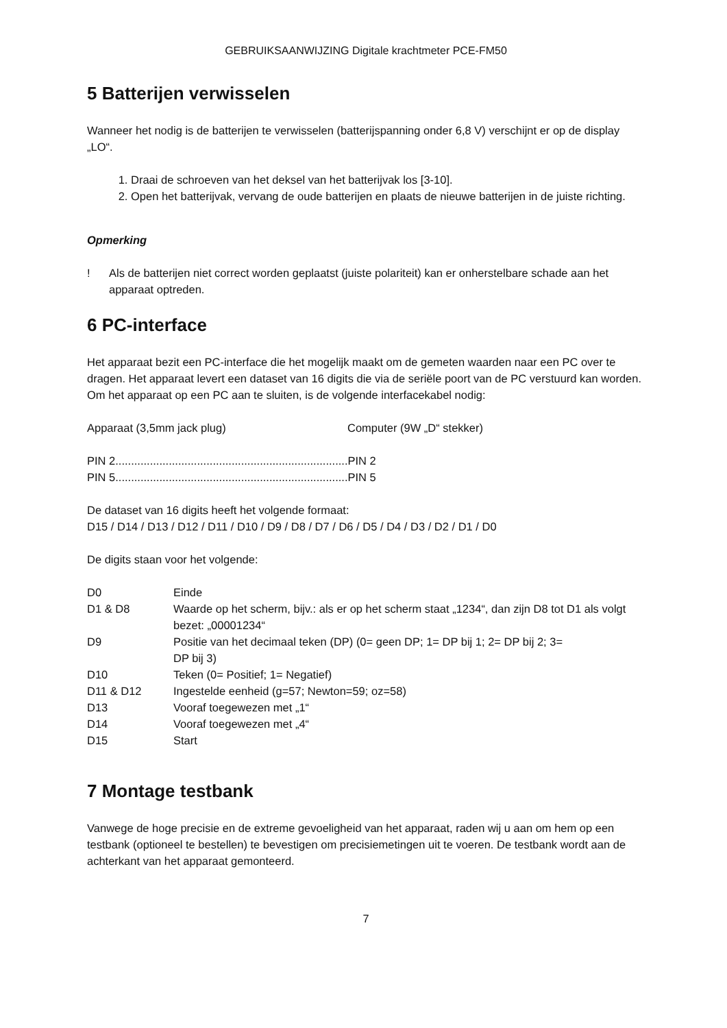GEBRUIKSAANWIJZING Digitale krachtmeter PCE-FM50
5 Batterijen verwisselen
Wanneer het nodig is de batterijen te verwisselen (batterijspanning onder 6,8 V) verschijnt er op de display „LO“.
1. Draai de schroeven van het deksel van het batterijvak los [3-10].
2. Open het batterijvak, vervang de oude batterijen en plaats de nieuwe batterijen in de juiste richting.
Opmerking
! Als de batterijen niet correct worden geplaatst (juiste polariteit) kan er onherstelbare schade aan het apparaat optreden.
6 PC-interface
Het apparaat bezit een PC-interface die het mogelijk maakt om de gemeten waarden naar een PC over te dragen. Het apparaat levert een dataset van 16 digits die via de seriële poort van de PC verstuurd kan worden. Om het apparaat op een PC aan te sluiten, is de volgende interfacekabel nodig:
Apparaat (3,5mm jack plug) Computer (9W „D“ stekker)
PIN 2..........................................................................PIN 2
PIN 5..........................................................................PIN 5
De dataset van 16 digits heeft het volgende formaat:
D15 / D14 / D13 / D12 / D11 / D10 / D9 / D8 / D7 / D6 / D5 / D4 / D3 / D2 / D1 / D0
De digits staan voor het volgende:
| D0 | Einde |
| D1 & D8 | Waarde op het scherm, bijv.: als er op het scherm staat „1234“, dan zijn D8 tot D1 als volgt bezet: „00001234“ |
| D9 | Positie van het decimaal teken (DP) (0= geen DP; 1= DP bij 1; 2= DP bij 2; 3= DP bij 3) |
| D10 | Teken (0= Positief; 1= Negatief) |
| D11 & D12 | Ingestelde eenheid (g=57; Newton=59; oz=58) |
| D13 | Vooraf toegewezen met „1“ |
| D14 | Vooraf toegewezen met „4“ |
| D15 | Start |
7 Montage testbank
Vanwege de hoge precisie en de extreme gevoeligheid van het apparaat, raden wij u aan om hem op een testbank (optioneel te bestellen) te bevestigen om precisiemetingen uit te voeren. De testbank wordt aan de achterkant van het apparaat gemonteerd.
7